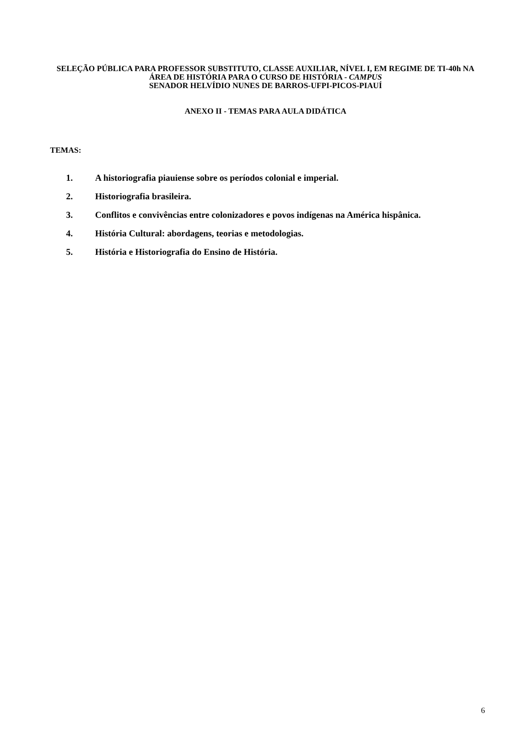SELEÇÃO PÚBLICA PARA PROFESSOR SUBSTITUTO, CLASSE AUXILIAR, NÍVEL I, EM REGIME DE TI-40h NA ÁREA DE HISTÓRIA PARA O CURSO DE HISTÓRIA - CAMPUS
SENADOR HELVÍDIO NUNES DE BARROS-UFPI-PICOS-PIAUÍ
ANEXO II - TEMAS PARA AULA DIDÁTICA
TEMAS:
1. A historiografia piauiense sobre os períodos colonial e imperial.
2. Historiografia brasileira.
3. Conflitos e convivências entre colonizadores e povos indígenas na América hispânica.
4. História Cultural: abordagens, teorias e metodologias.
5. História e Historiografia do Ensino de História.
6